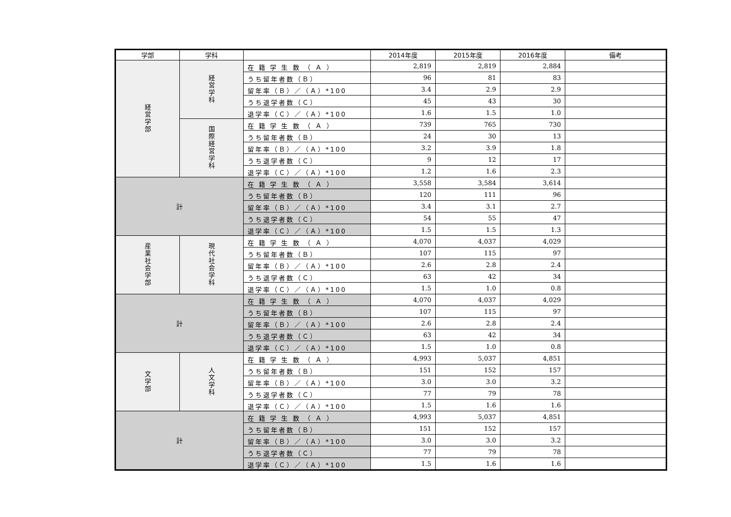| 学部 | 学科 | | 2014年度 | 2015年度 | 2016年度 | 備考 |
| --- | --- | --- | --- | --- | --- | --- |
| 経営学部 | 経営学科 | 在 籍 学 生 数 （ Ａ ） | 2,819 | 2,819 | 2,884 | |
| | | うち留年者数（Ｂ） | 96 | 81 | 83 | |
| | | 留年率（Ｂ）／（Ａ）*100 | 3.4 | 2.9 | 2.9 | |
| | | うち退学者数（Ｃ） | 45 | 43 | 30 | |
| | | 退学率（Ｃ）／（Ａ）*100 | 1.6 | 1.5 | 1.0 | |
| | 国際経営学科 | 在 籍 学 生 数 （ Ａ ） | 739 | 765 | 730 | |
| | | うち留年者数（Ｂ） | 24 | 30 | 13 | |
| | | 留年率（Ｂ）／（Ａ）*100 | 3.2 | 3.9 | 1.8 | |
| | | うち退学者数（Ｃ） | 9 | 12 | 17 | |
| | | 退学率（Ｃ）／（Ａ）*100 | 1.2 | 1.6 | 2.3 | |
| 計 | | 在 籍 学 生 数 （ Ａ ） | 3,558 | 3,584 | 3,614 | |
| | | うち留年者数（Ｂ） | 120 | 111 | 96 | |
| | | 留年率（Ｂ）／（Ａ）*100 | 3.4 | 3.1 | 2.7 | |
| | | うち退学者数（Ｃ） | 54 | 55 | 47 | |
| | | 退学率（Ｃ）／（Ａ）*100 | 1.5 | 1.5 | 1.3 | |
| 産業社会学部 | 現代社会学科 | 在 籍 学 生 数 （ Ａ ） | 4,070 | 4,037 | 4,029 | |
| | | うち留年者数（Ｂ） | 107 | 115 | 97 | |
| | | 留年率（Ｂ）／（Ａ）*100 | 2.6 | 2.8 | 2.4 | |
| | | うち退学者数（Ｃ） | 63 | 42 | 34 | |
| | | 退学率（Ｃ）／（Ａ）*100 | 1.5 | 1.0 | 0.8 | |
| 計 | | 在 籍 学 生 数 （ Ａ ） | 4,070 | 4,037 | 4,029 | |
| | | うち留年者数（Ｂ） | 107 | 115 | 97 | |
| | | 留年率（Ｂ）／（Ａ）*100 | 2.6 | 2.8 | 2.4 | |
| | | うち退学者数（Ｃ） | 63 | 42 | 34 | |
| | | 退学率（Ｃ）／（Ａ）*100 | 1.5 | 1.0 | 0.8 | |
| 文学部 | 人文学科 | 在 籍 学 生 数 （ Ａ ） | 4,993 | 5,037 | 4,851 | |
| | | うち留年者数（Ｂ） | 151 | 152 | 157 | |
| | | 留年率（Ｂ）／（Ａ）*100 | 3.0 | 3.0 | 3.2 | |
| | | うち退学者数（Ｃ） | 77 | 79 | 78 | |
| | | 退学率（Ｃ）／（Ａ）*100 | 1.5 | 1.6 | 1.6 | |
| 計 | | 在 籍 学 生 数 （ Ａ ） | 4,993 | 5,037 | 4,851 | |
| | | うち留年者数（Ｂ） | 151 | 152 | 157 | |
| | | 留年率（Ｂ）／（Ａ）*100 | 3.0 | 3.0 | 3.2 | |
| | | うち退学者数（Ｃ） | 77 | 79 | 78 | |
| | | 退学率（Ｃ）／（Ａ）*100 | 1.5 | 1.6 | 1.6 | |